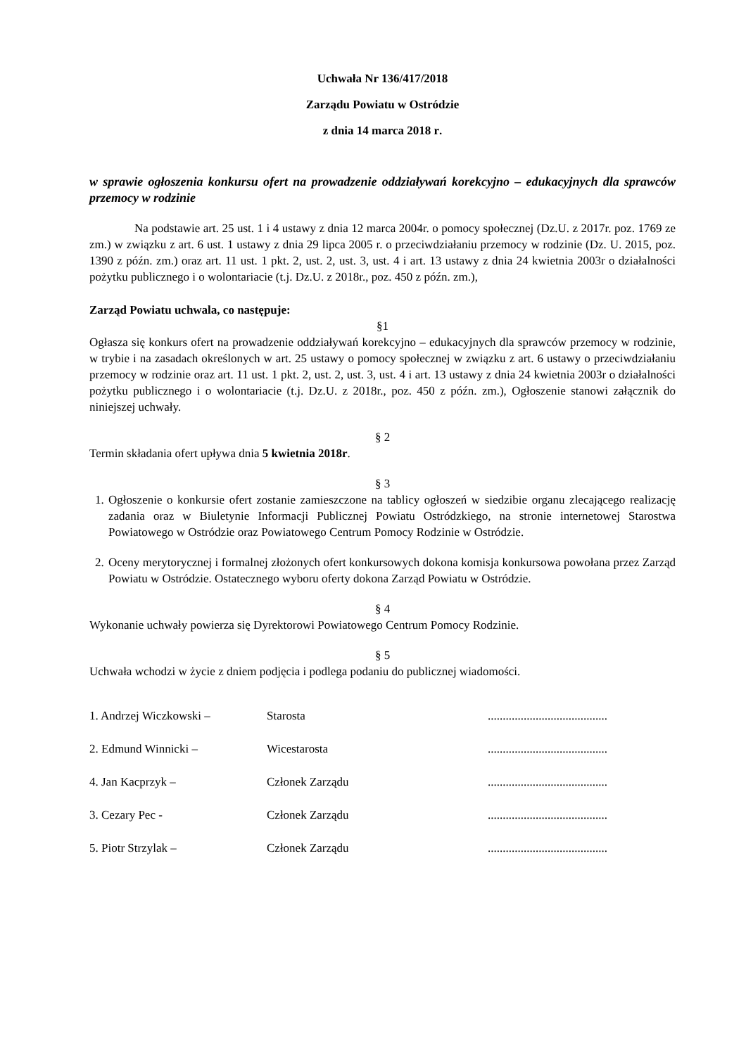Uchwała Nr 136/417/2018
Zarządu Powiatu w Ostródzie
z dnia 14 marca 2018 r.
w sprawie ogłoszenia konkursu ofert na prowadzenie oddziaływań korekcyjno – edukacyjnych dla sprawców przemocy w rodzinie
Na podstawie art. 25 ust. 1 i 4 ustawy z dnia 12 marca 2004r. o pomocy społecznej (Dz.U. z 2017r. poz. 1769 ze zm.) w związku z art. 6 ust. 1 ustawy z dnia 29 lipca 2005 r. o przeciwdziałaniu przemocy w rodzinie (Dz. U. 2015, poz. 1390 z późn. zm.) oraz art. 11 ust. 1 pkt. 2, ust. 2, ust. 3, ust. 4 i art. 13 ustawy z dnia 24 kwietnia 2003r o działalności pożytku publicznego i o wolontariacie (t.j. Dz.U. z 2018r., poz. 450 z późn. zm.),
Zarząd Powiatu uchwala, co następuje:
§1
Ogłasza się konkurs ofert na prowadzenie oddziaływań korekcyjno – edukacyjnych dla sprawców przemocy w rodzinie, w trybie i na zasadach określonych w art. 25 ustawy o pomocy społecznej w związku z art. 6 ustawy o przeciwdziałaniu przemocy w rodzinie oraz art. 11 ust. 1 pkt. 2, ust. 2, ust. 3, ust. 4 i art. 13 ustawy z dnia 24 kwietnia 2003r o działalności pożytku publicznego i o wolontariacie (t.j. Dz.U. z 2018r., poz. 450 z późn. zm.), Ogłoszenie stanowi załącznik do niniejszej uchwały.
§ 2
Termin składania ofert upływa dnia 5 kwietnia 2018r.
§ 3
1. Ogłoszenie o konkursie ofert zostanie zamieszczone na tablicy ogłoszeń w siedzibie organu zlecającego realizację zadania oraz w Biuletynie Informacji Publicznej Powiatu Ostródzkiego, na stronie internetowej Starostwa Powiatowego w Ostródzie oraz Powiatowego Centrum Pomocy Rodzinie w Ostródzie.
2. Oceny merytorycznej i formalnej złożonych ofert konkursowych dokona komisja konkursowa powołana przez Zarząd Powiatu w Ostródzie. Ostatecznego wyboru oferty dokona Zarząd Powiatu w Ostródzie.
§ 4
Wykonanie uchwały powierza się Dyrektorowi Powiatowego Centrum Pomocy Rodzinie.
§ 5
Uchwała wchodzi w życie z dniem podjęcia i podlega podaniu do publicznej wiadomości.
1. Andrzej Wiczkowski – Starosta........................................
2. Edmund Winnicki – Wicestarosta........................................
4. Jan Kacprzyk – Członek Zarządu........................................
3. Cezary Pec - Członek Zarządu........................................
5. Piotr Strzylak – Członek Zarządu........................................